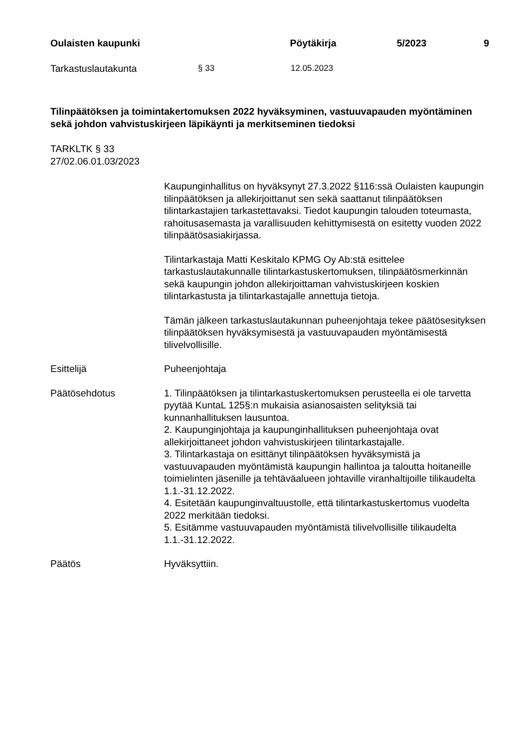Oulaisten kaupunki Pöytäkirja 5/2023 9
Tarkastuslautakunta § 33 12.05.2023
Tilinpäätöksen ja toimintakertomuksen 2022 hyväksyminen, vastuuvapauden myöntäminen sekä johdon vahvistuskirjeen läpikäynti ja merkitseminen tiedoksi
TARKLTK § 33
27/02.06.01.03/2023
Kaupunginhallitus on hyväksynyt 27.3.2022 §116:ssä Oulaisten kaupungin tilinpäätöksen ja allekirjoittanut sen sekä saattanut tilinpäätöksen tilintarkastajien tarkastettavaksi. Tiedot kaupungin talouden toteumasta, rahoitusasemasta ja varallisuuden kehittymisestä on esitetty vuoden 2022 tilinpäätösasiakirjassa.
Tilintarkastaja Matti Keskitalo KPMG Oy Ab:stä esittelee tarkastuslautakunnalle tilintarkastuskertomuksen, tilinpäätösmerkinnän sekä kaupungin johdon allekirjoittaman vahvistuskirjeen koskien tilintarkastusta ja tilintarkastajalle annettuja tietoja.
Tämän jälkeen tarkastuslautakunnan puheenjohtaja tekee päätösesityksen tilinpäätöksen hyväksymisestä ja vastuuvapauden myöntämisestä tilivelvollisille.
Esittelijä Puheenjohtaja
Päätösehdotus 1. Tilinpäätöksen ja tilintarkastuskertomuksen perusteella ei ole tarvetta pyytää KuntaL 125§:n mukaisia asianosaisten selityksiä tai kunnanhallituksen lausuntoa.
2. Kaupunginjohtaja ja kaupunginhallituksen puheenjohtaja ovat allekirjoittaneet johdon vahvistuskirjeen tilintarkastajalle.
3. Tilintarkastaja on esittänyt tilinpäätöksen hyväksymistä ja vastuuvapauden myöntämistä kaupungin hallintoa ja taloutta hoitaneille toimielinten jäsenille ja tehtäväalueen johtaville viranhaltijoille tilikaudelta 1.1.-31.12.2022.
4. Esitetään kaupunginvaltuustolle, että tilintarkastuskertomus vuodelta 2022 merkitään tiedoksi.
5. Esitämme vastuuvapauden myöntämistä tilivelvollisille tilikaudelta 1.1.-31.12.2022.
Päätös Hyväksyttiin.